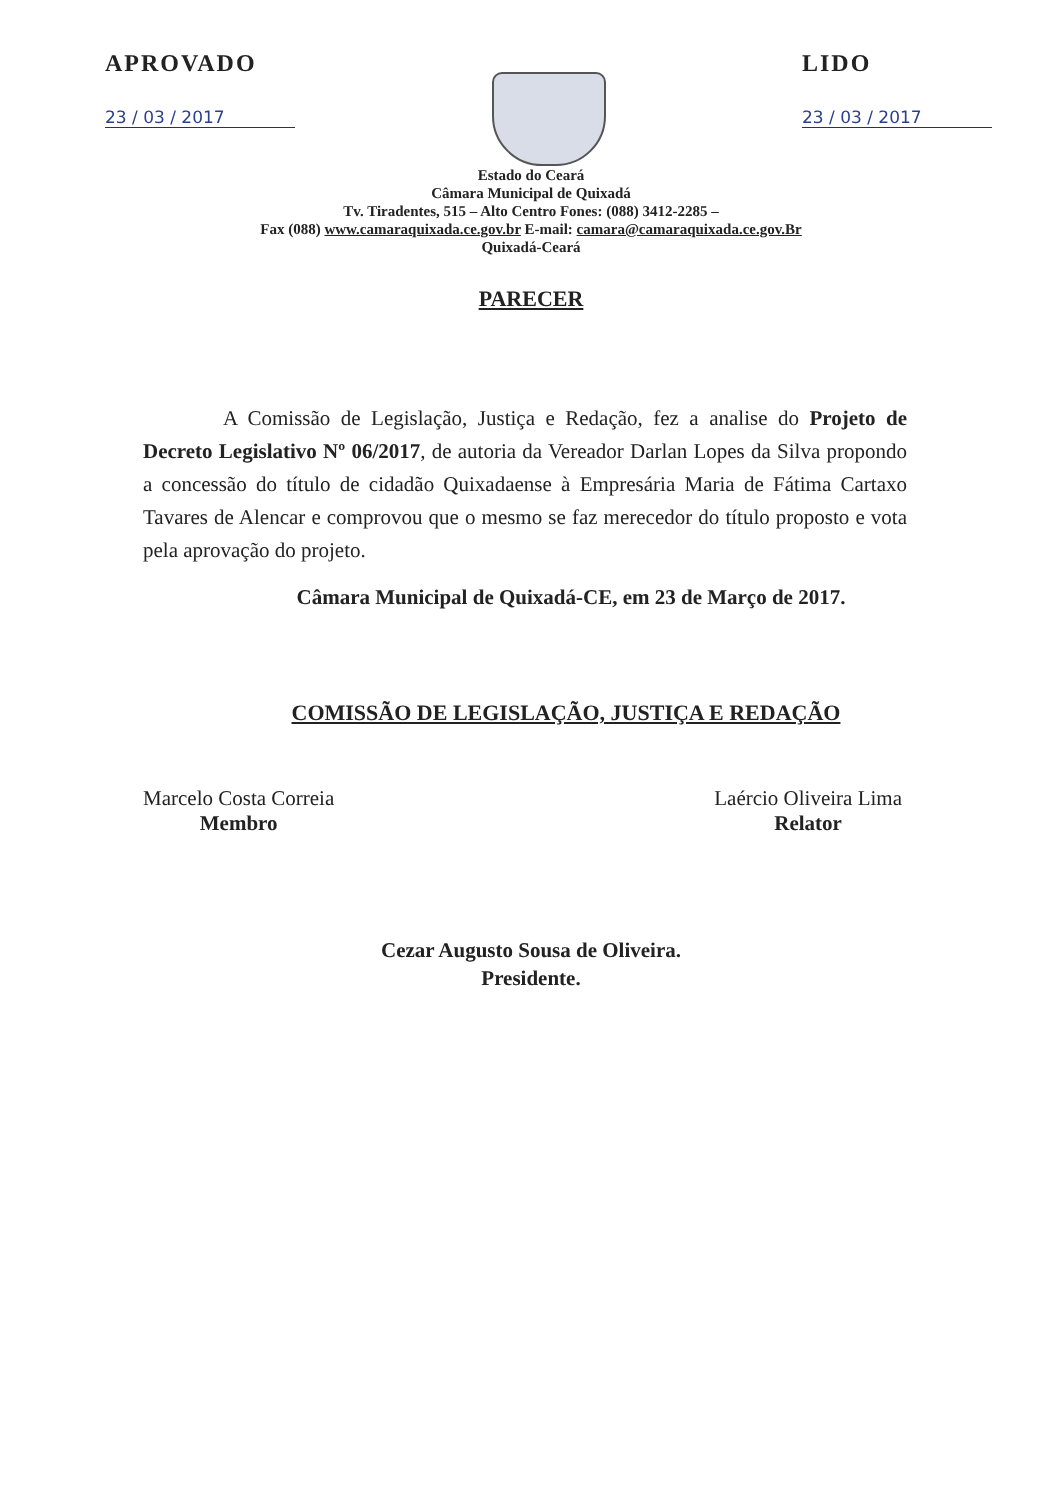APROVADO
23 / 03 / 2017
LIDO
23 / 03 / 2017
Estado do Ceará
Câmara Municipal de Quixadá
Tv. Tiradentes, 515 – Alto Centro Fones: (088) 3412-2285 –
Fax (088) www.camaraquixada.ce.gov.br E-mail: camara@camaraquixada.ce.gov.Br
Quixadá-Ceará
PARECER
A Comissão de Legislação, Justiça e Redação, fez a analise do Projeto de Decreto Legislativo Nº 06/2017, de autoria da Vereador Darlan Lopes da Silva propondo a concessão do título de cidadão Quixadaense à Empresária Maria de Fátima Cartaxo Tavares de Alencar e comprovou que o mesmo se faz merecedor do título proposto e vota pela aprovação do projeto.
Câmara Municipal de Quixadá-CE, em 23 de Março de 2017.
COMISSÃO DE LEGISLAÇÃO, JUSTIÇA E REDAÇÃO
Marcelo Costa Correia
Membro
Laércio Oliveira Lima
Relator
Cezar Augusto Sousa de Oliveira.
Presidente.